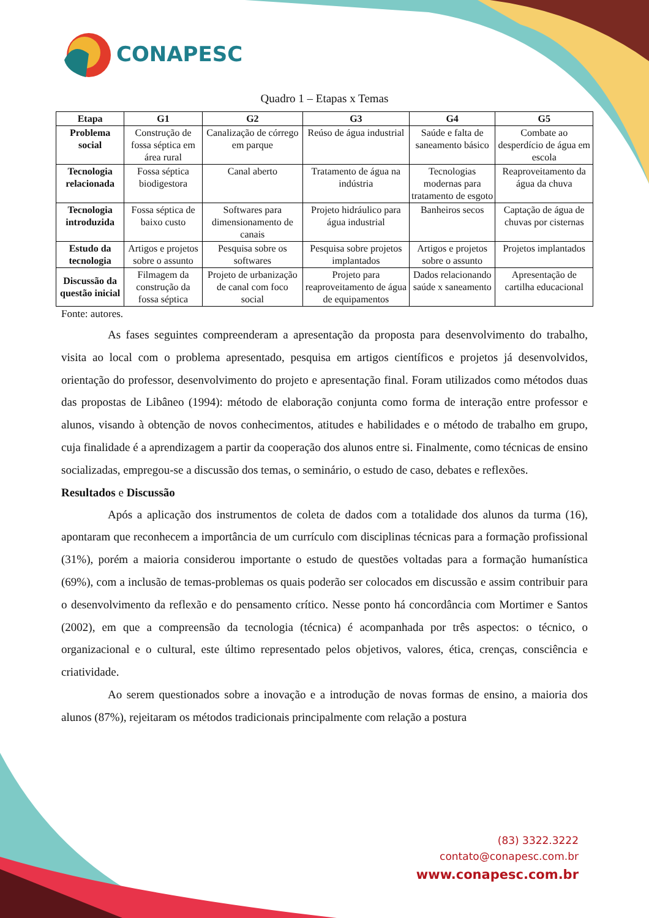CONAPESC
Quadro 1 – Etapas x Temas
| Etapa | G1 | G2 | G3 | G4 | G5 |
| --- | --- | --- | --- | --- | --- |
| Problema social | Construção de fossa séptica em área rural | Canalização de córrego em parque | Reúso de água industrial | Saúde e falta de saneamento básico | Combate ao desperdício de água em escola |
| Tecnologia relacionada | Fossa séptica biodigestora | Canal aberto | Tratamento de água na indústria | Tecnologias modernas para tratamento de esgoto | Reaproveitamento da água da chuva |
| Tecnologia introduzida | Fossa séptica de baixo custo | Softwares para dimensionamento de canais | Projeto hidráulico para água industrial | Banheiros secos | Captação de água de chuvas por cisternas |
| Estudo da tecnologia | Artigos e projetos sobre o assunto | Pesquisa sobre os softwares | Pesquisa sobre projetos implantados | Artigos e projetos sobre o assunto | Projetos implantados |
| Discussão da questão inicial | Filmagem da construção da fossa séptica | Projeto de urbanização de canal com foco social | Projeto para reaproveitamento de água de equipamentos | Dados relacionando saúde x saneamento | Apresentação de cartilha educacional |
Fonte: autores.
As fases seguintes compreenderam a apresentação da proposta para desenvolvimento do trabalho, visita ao local com o problema apresentado, pesquisa em artigos científicos e projetos já desenvolvidos, orientação do professor, desenvolvimento do projeto e apresentação final. Foram utilizados como métodos duas das propostas de Libâneo (1994): método de elaboração conjunta como forma de interação entre professor e alunos, visando à obtenção de novos conhecimentos, atitudes e habilidades e o método de trabalho em grupo, cuja finalidade é a aprendizagem a partir da cooperação dos alunos entre si. Finalmente, como técnicas de ensino socializadas, empregou-se a discussão dos temas, o seminário, o estudo de caso, debates e reflexões.
Resultados e Discussão
Após a aplicação dos instrumentos de coleta de dados com a totalidade dos alunos da turma (16), apontaram que reconhecem a importância de um currículo com disciplinas técnicas para a formação profissional (31%), porém a maioria considerou importante o estudo de questões voltadas para a formação humanística (69%), com a inclusão de temas-problemas os quais poderão ser colocados em discussão e assim contribuir para o desenvolvimento da reflexão e do pensamento crítico. Nesse ponto há concordância com Mortimer e Santos (2002), em que a compreensão da tecnologia (técnica) é acompanhada por três aspectos: o técnico, o organizacional e o cultural, este último representado pelos objetivos, valores, ética, crenças, consciência e criatividade.
Ao serem questionados sobre a inovação e a introdução de novas formas de ensino, a maioria dos alunos (87%), rejeitaram os métodos tradicionais principalmente com relação a postura
(83) 3322.3222
contato@conapesc.com.br
www.conapesc.com.br